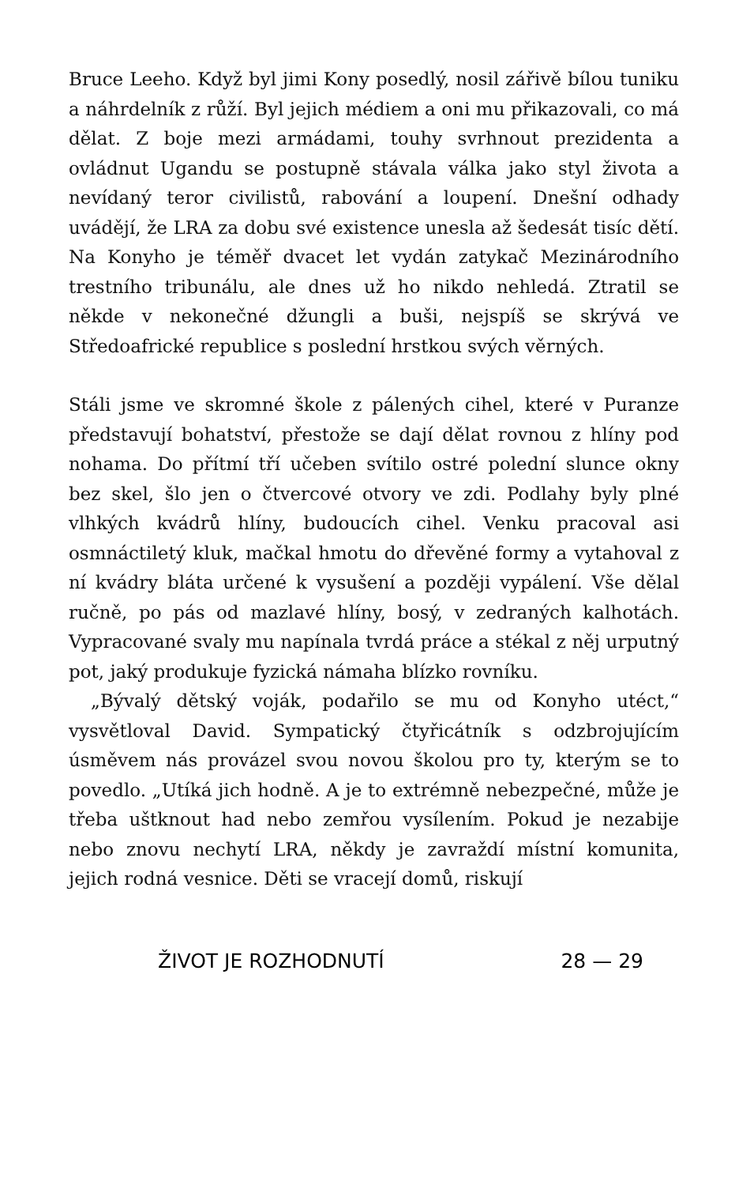Bruce Leeho. Když byl jimi Kony posedlý, nosil zářivě bílou tuniku a náhrdelník z růží. Byl jejich médiem a oni mu přikazovali, co má dělat. Z boje mezi armádami, touhy svrhnout prezidenta a ovládnut Ugandu se postupně stávala válka jako styl života a nevídaný teror civilistů, rabování a loupení. Dnešní odhady uvádějí, že LRA za dobu své existence unesla až šedesát tisíc dětí. Na Konyho je téměř dvacet let vydán zatykač Mezinárodního trestního tribunálu, ale dnes už ho nikdo nehledá. Ztratil se někde v nekonečné džungli a buši, nejspíš se skrývá ve Středoafrické republice s poslední hrstkou svých věrných.
Stáli jsme ve skromné škole z pálených cihel, které v Puranze představují bohatství, přestože se dají dělat rovnou z hlíny pod nohama. Do přítmí tří učeben svítilo ostré polední slunce okny bez skel, šlo jen o čtvercové otvory ve zdi. Podlahy byly plné vlhkých kvádrů hlíny, budoucích cihel. Venku pracoval asi osmnáctiletý kluk, mačkal hmotu do dřevěné formy a vytahoval z ní kvádry bláta určené k vysušení a později vypálení. Vše dělal ručně, po pás od mazlavé hlíny, bosý, v zedraných kalhotách. Vypracované svaly mu napínala tvrdá práce a stékal z něj urputný pot, jaký produkuje fyzická námaha blízko rovníku.
„Bývalý dětský voják, podařilo se mu od Konyho utéct,“ vysvětloval David. Sympatický čtyřicátník s odzbrojujícím úsměvem nás provázel svou novou školou pro ty, kterým se to povedlo. „Utíká jich hodně. A je to extrémně nebezpečné, může je třeba uštknout had nebo zemřou vysílením. Pokud je nezabije nebo znovu nechytí LRA, někdy je zavraždí místní komunita, jejich rodná vesnice. Děti se vracejí domů, riskují
ŽIVOT JE ROZHODNUTÍ 28 — 29